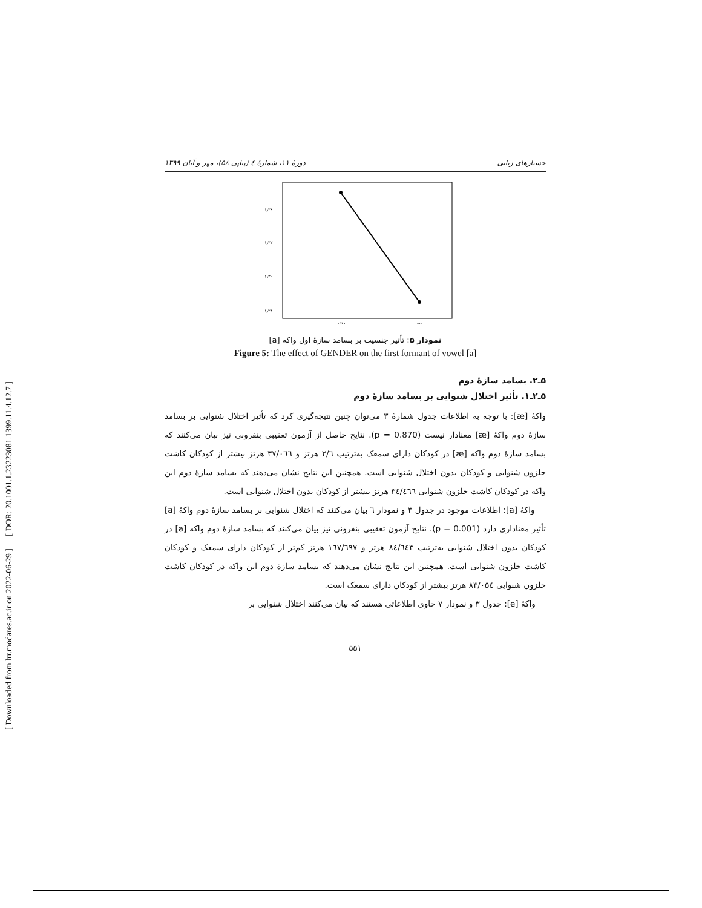[ DOR: 20.1001.1.23223081.1399.11.4.12.7 ]
[ Downloaded from lrr.modares.ac.ir on 2022-06-29 ]
جستارهای زبانی دورهٔ ۱۱، شمارهٔ ٤ (پیاپی ۵۸)، مهر و آبان ۱۳۹۹
۱٫۳٤٠
۱٫۳۲٠
۱٫۳٠٠
۱٫۲۸٠
دختر
پسر
نمودار ۵: تأثیر جنسیت بر بسامد سازهٔ اول واکه [a]
Figure 5: The effect of GENDER on the first formant of vowel [a]
۵ـ۲. بسامد سازهٔ دوم
۵ـ۲ـ۱. تأثیر اختلال شنوایی بر بسامد سازهٔ دوم
واکهٔ [æ]: با توجه به اطلاعات جدول شمارهٔ ۳ می‌توان چنین نتیجه‌گیری کرد که تأثیر اختلال شنوایی بر بسامد سازهٔ دوم واکهٔ [æ] معنادار نیست (p = 0.870). نتایج حاصل از آزمون تعقیبی بنفرونی نیز بیان می‌کنند که بسامد سازهٔ دوم واکه [æ] در کودکان دارای سمعک به‌ترتیب ۲/٦ هرتز و ۳۷/٠٦٦ هرتز بیشتر از کودکان کاشت حلزون شنوایی و کودکان بدون اختلال شنوایی است. همچنین این نتایج نشان می‌دهند که بسامد سازهٔ دوم این واکه در کودکان کاشت حلزون شنوایی ۳٤/٤٦٦ هرتز بیشتر از کودکان بدون اختلال شنوایی است.
واکهٔ [a]: اطلاعات موجود در جدول ۳ و نمودار ٦ بیان می‌کنند که اختلال شنوایی بر بسامد سازهٔ دوم واکهٔ [a] تأثیر معناداری دارد (p = 0.001). نتایج آزمون تعقیبی بنفرونی نیز بیان می‌کنند که بسامد سازهٔ دوم واکه [a] در کودکان بدون اختلال شنوایی به‌ترتیب ۸٤/٦٤۳ هرتز و ۱٦۷/٦۹۷ هرتز کم‌تر از کودکان دارای سمعک و کودکان کاشت حلزون شنوایی است. همچنین این نتایج نشان می‌دهند که بسامد سازهٔ دوم این واکه در کودکان کاشت حلزون شنوایی ۸۳/٠۵٤ هرتز بیشتر از کودکان دارای سمعک است.
واکهٔ [e]: جدول ۳ و نمودار ۷ حاوی اطلاعاتی هستند که بیان می‌کنند اختلال شنوایی بر
۵۵۱